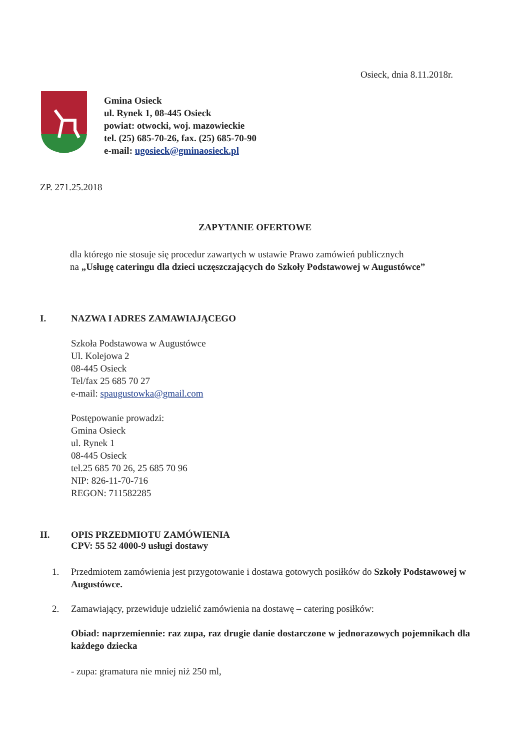Osieck, dnia 8.11.2018r.
Gmina Osieck
ul. Rynek 1, 08-445 Osieck
powiat: otwocki, woj. mazowieckie
tel. (25) 685-70-26, fax. (25) 685-70-90
e-mail: ugosieck@gminaosieck.pl
ZP. 271.25.2018
ZAPYTANIE OFERTOWE
dla którego nie stosuje się procedur zawartych w ustawie Prawo zamówień publicznych
na „Usługę cateringu dla dzieci uczęszczających do Szkoły Podstawowej w Augustówce”
I. NAZWA I ADRES ZAMAWIAJĄCEGO
Szkoła Podstawowa w Augustówce
Ul. Kolejowa 2
08-445 Osieck
Tel/fax 25 685 70 27
e-mail: spaugustowka@gmail.com
Postępowanie prowadzi:
Gmina Osieck
ul. Rynek 1
08-445 Osieck
tel.25 685 70 26, 25 685 70 96
NIP: 826-11-70-716
REGON: 711582285
II. OPIS PRZEDMIOTU ZAMÓWIENIA
CPV: 55 52 4000-9 usługi dostawy
1. Przedmiotem zamówienia jest przygotowanie i dostawa gotowych posiłków do Szkoły Podstawowej w Augustówce.
2. Zamawiający, przewiduje udzielić zamówienia na dostawę – catering posiłków:
Obiad: naprzemiennie: raz zupa, raz drugie danie dostarczone w jednorazowych pojemnikach dla każdego dziecka
- zupa: gramatura nie mniej niż 250 ml,